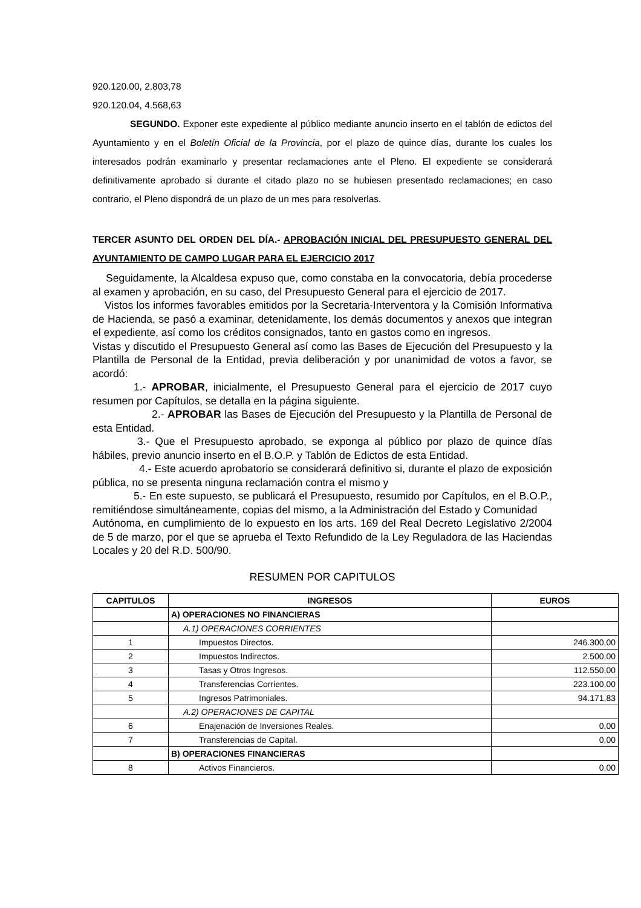920.120.00, 2.803,78
920.120.04, 4.568,63
SEGUNDO. Exponer este expediente al público mediante anuncio inserto en el tablón de edictos del Ayuntamiento y en el Boletín Oficial de la Provincia, por el plazo de quince días, durante los cuales los interesados podrán examinarlo y presentar reclamaciones ante el Pleno. El expediente se considerará definitivamente aprobado si durante el citado plazo no se hubiesen presentado reclamaciones; en caso contrario, el Pleno dispondrá de un plazo de un mes para resolverlas.
TERCER ASUNTO DEL ORDEN DEL DÍA.- APROBACIÓN INICIAL DEL PRESUPUESTO GENERAL DEL AYUNTAMIENTO DE CAMPO LUGAR PARA EL EJERCICIO 2017
Seguidamente, la Alcaldesa expuso que, como constaba en la convocatoria, debía procederse al examen y aprobación, en su caso, del Presupuesto General para el ejercicio de 2017.
Vistos los informes favorables emitidos por la Secretaria-Interventora y la Comisión Informativa de Hacienda, se pasó a examinar, detenidamente, los demás documentos y anexos que integran el expediente, así como los créditos consignados, tanto en gastos como en ingresos.
Vistas y discutido el Presupuesto General así como las Bases de Ejecución del Presupuesto y la Plantilla de Personal de la Entidad, previa deliberación y por unanimidad de votos a favor, se acordó:
1.- APROBAR, inicialmente, el Presupuesto General para el ejercicio de 2017 cuyo resumen por Capítulos, se detalla en la página siguiente.
2.- APROBAR las Bases de Ejecución del Presupuesto y la Plantilla de Personal de esta Entidad.
3.- Que el Presupuesto aprobado, se exponga al público por plazo de quince días hábiles, previo anuncio inserto en el B.O.P. y Tablón de Edictos de esta Entidad.
4.- Este acuerdo aprobatorio se considerará definitivo si, durante el plazo de exposición pública, no se presenta ninguna reclamación contra el mismo y
5.- En este supuesto, se publicará el Presupuesto, resumido por Capítulos, en el B.O.P., remitiéndose simultáneamente, copias del mismo, a la Administración del Estado y Comunidad
Autónoma, en cumplimiento de lo expuesto en los arts. 169 del Real Decreto Legislativo 2/2004 de 5 de marzo, por el que se aprueba el Texto Refundido de la Ley Reguladora de las Haciendas Locales y 20 del R.D. 500/90.
RESUMEN POR CAPITULOS
| CAPITULOS | INGRESOS | EUROS |
| --- | --- | --- |
| | A) OPERACIONES NO FINANCIERAS | |
| | A.1) OPERACIONES CORRIENTES | |
| 1 | Impuestos Directos. | 246.300,00 |
| 2 | Impuestos Indirectos. | 2.500,00 |
| 3 | Tasas y Otros Ingresos. | 112.550,00 |
| 4 | Transferencias Corrientes. | 223.100,00 |
| 5 | Ingresos Patrimoniales. | 94.171,83 |
| | A.2) OPERACIONES DE CAPITAL | |
| 6 | Enajenación de Inversiones Reales. | 0,00 |
| 7 | Transferencias de Capital. | 0,00 |
| | B) OPERACIONES FINANCIERAS | |
| 8 | Activos Financieros. | 0,00 |